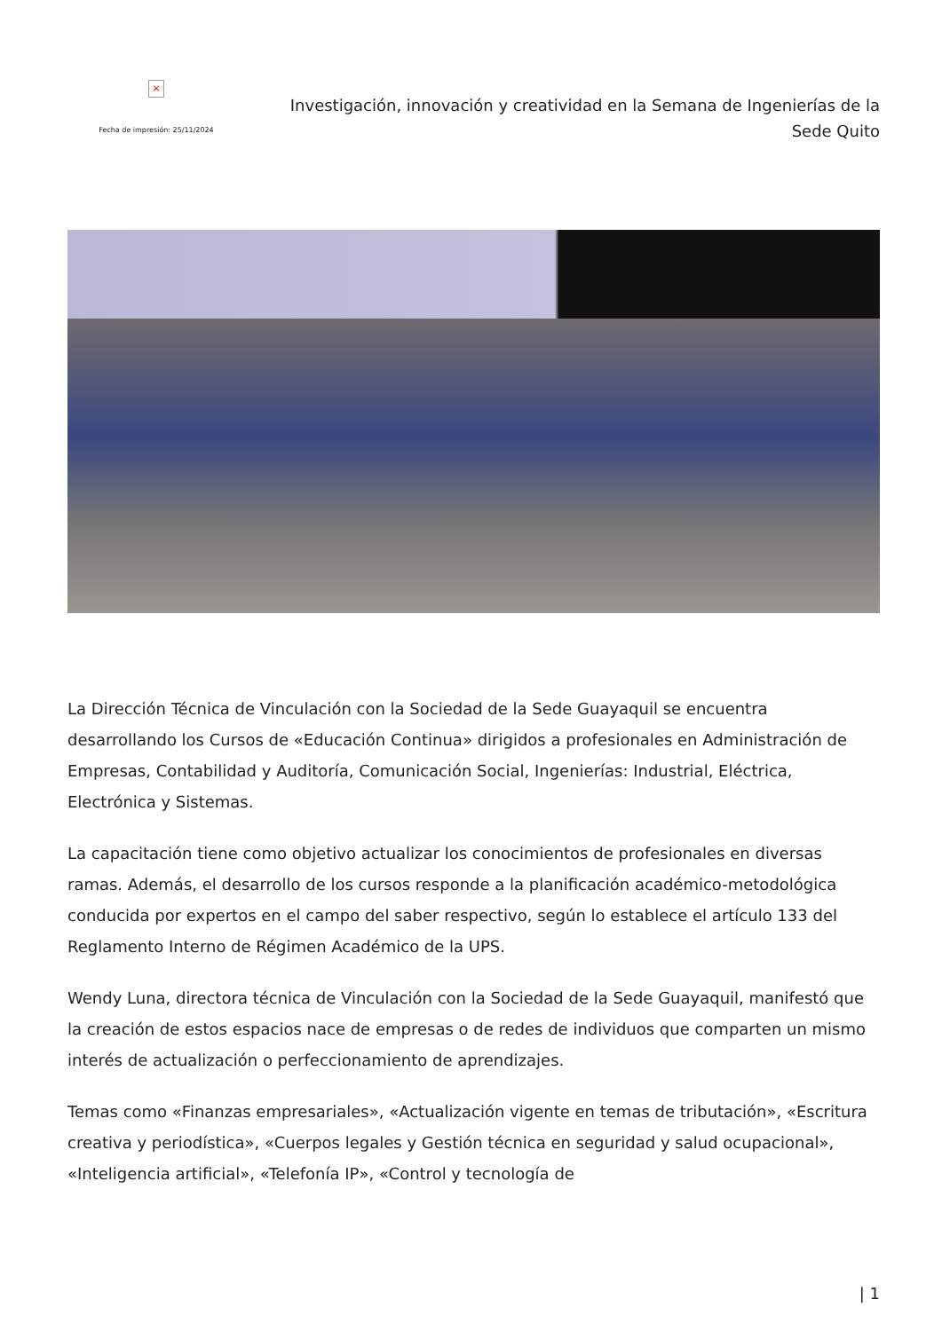×
Fecha de impresión: 25/11/2024
Investigación, innovación y creatividad en la Semana de Ingenierías de la Sede Quito
La Dirección Técnica de Vinculación con la Sociedad de la Sede Guayaquil se encuentra desarrollando los Cursos de «Educación Continua» dirigidos a profesionales en Administración de Empresas, Contabilidad y Auditoría, Comunicación Social, Ingenierías: Industrial, Eléctrica, Electrónica y Sistemas.
La capacitación tiene como objetivo actualizar los conocimientos de profesionales en diversas ramas. Además, el desarrollo de los cursos responde a la planificación académico-metodológica conducida por expertos en el campo del saber respectivo, según lo establece el artículo 133 del Reglamento Interno de Régimen Académico de la UPS.
Wendy Luna, directora técnica de Vinculación con la Sociedad de la Sede Guayaquil, manifestó que la creación de estos espacios nace de empresas o de redes de individuos que comparten un mismo interés de actualización o perfeccionamiento de aprendizajes.
Temas como «Finanzas empresariales», «Actualización vigente en temas de tributación», «Escritura creativa y periodística», «Cuerpos legales y Gestión técnica en seguridad y salud ocupacional», «Inteligencia artificial», «Telefonía IP», «Control y tecnología de
| 1